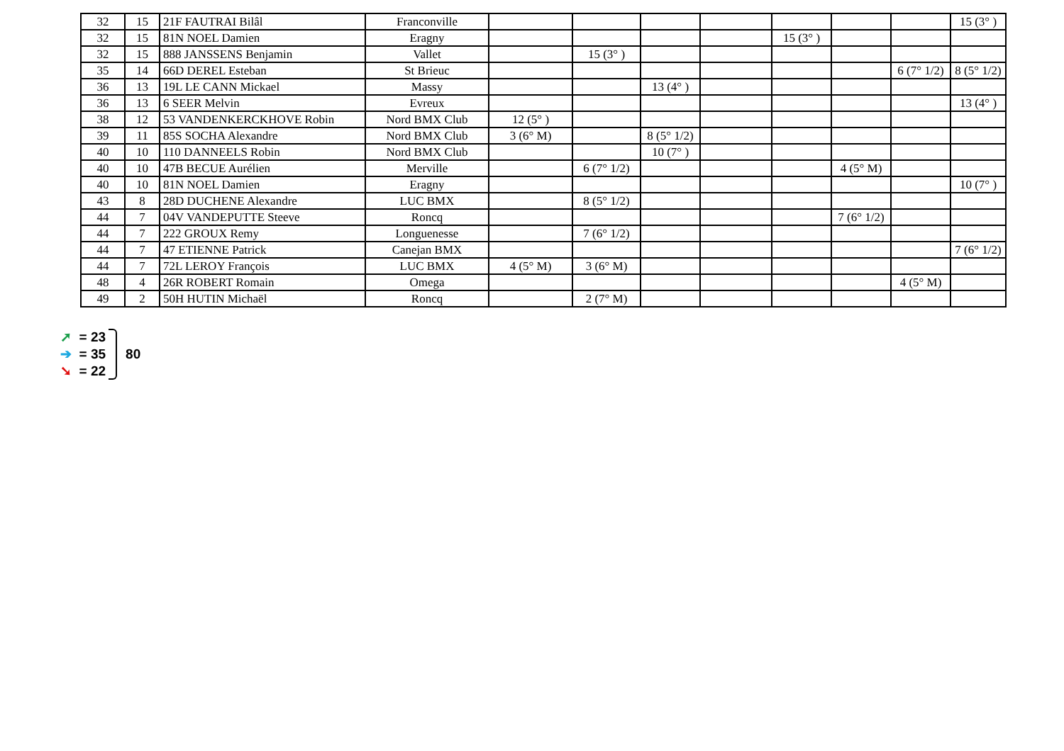| 32 | 15 | 21F FAUTRAI Bilâl | Franconville | | | | | | | | 15 (3° ) |
| 32 | 15 | 81N NOEL Damien | Eragny | | | | | 15 (3° ) | | | |
| 32 | 15 | 888 JANSSENS Benjamin | Vallet | | 15 (3° ) | | | | | | |
| 35 | 14 | 66D DEREL Esteban | St Brieuc | | | | | | | 6 (7° 1/2) | 8 (5° 1/2) |
| 36 | 13 | 19L LE CANN Mickael | Massy | | | 13 (4° ) | | | | | |
| 36 | 13 | 6 SEER Melvin | Evreux | | | | | | | | 13 (4° ) |
| 38 | 12 | 53 VANDENKERCKHOVE Robin | Nord BMX Club | 12 (5° ) | | | | | | | |
| 39 | 11 | 85S SOCHA Alexandre | Nord BMX Club | 3 (6° M) | | 8 (5° 1/2) | | | | | |
| 40 | 10 | 110 DANNEELS Robin | Nord BMX Club | | | 10 (7° ) | | | | | |
| 40 | 10 | 47B BECUE Aurélien | Merville | | 6 (7° 1/2) | | | | 4 (5° M) | | |
| 40 | 10 | 81N NOEL Damien | Eragny | | | | | | | | 10 (7° ) |
| 43 | 8 | 28D DUCHENE Alexandre | LUC BMX | | 8 (5° 1/2) | | | | | | |
| 44 | 7 | 04V VANDEPUTTE Steeve | Roncq | | | | | | 7 (6° 1/2) | | |
| 44 | 7 | 222 GROUX Remy | Longuenesse | | 7 (6° 1/2) | | | | | | |
| 44 | 7 | 47 ETIENNE Patrick | Canejan BMX | | | | | | | | 7 (6° 1/2) |
| 44 | 7 | 72L LEROY François | LUC BMX | 4 (5° M) | 3 (6° M) | | | | | | |
| 48 | 4 | 26R ROBERT Romain | Omega | | | | | | | 4 (5° M) | |
| 49 | 2 | 50H HUTIN Michaël | Roncq | | 2 (7° M) | | | | | | |
➚ = 23
➔ = 35
➘ = 22
80